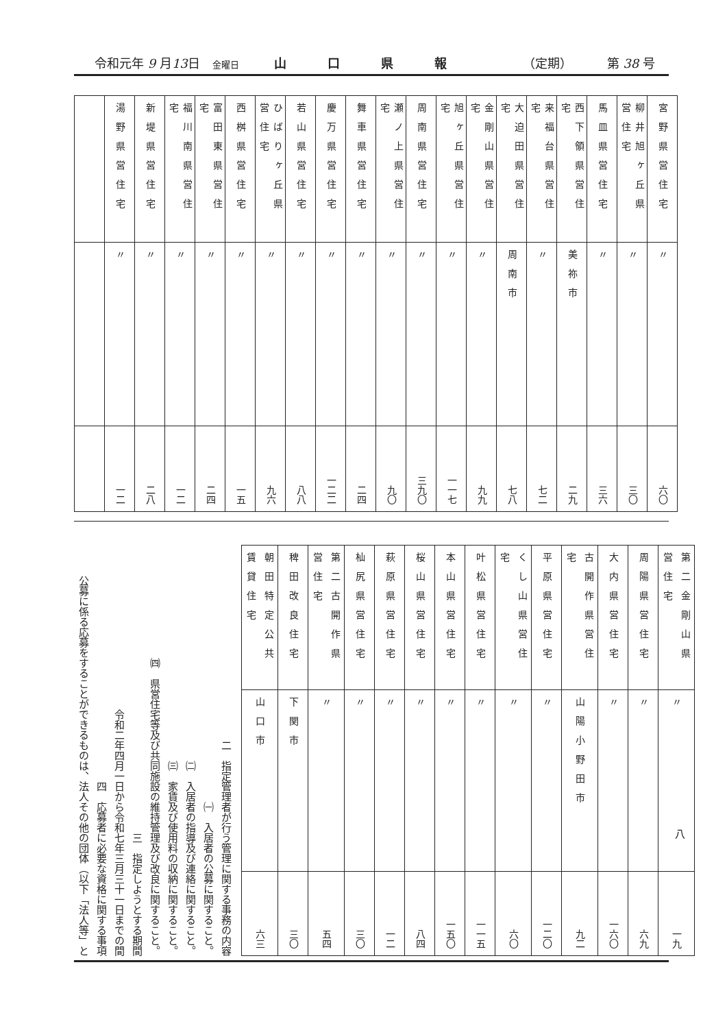令和元年 9 月13日　金曜日 山口県報 （定期） 第 38 号
| 宮野県営住宅 | 〃 | 六〇 |
| 柳井旭ヶ丘県営住宅 | 〃 | 三〇 |
| 馬皿県営住宅 | 〃 | 三六 |
| 西下領県営住宅 | 美祢市 | 二九 |
| 来福台県営住宅 | 〃 | 七二 |
| 大迫田県営住宅 | 周南市 | 七八 |
| 金剛山県営住宅 | 〃 | 九九 |
| 旭ヶ丘県営住宅 | 〃 | 一一七 |
| 周南県営住宅 | 〃 | 三九〇 |
| 瀬ノ上県営住宅 | 〃 | 九〇 |
| 舞車県営住宅 | 〃 | 二四 |
| 慶万県営住宅 | 〃 | 一二二 |
| 若山県営住宅 | 〃 | 八八 |
| ひばりヶ丘県営住宅 | 〃 | 九六 |
| 西桝県営住宅 | 〃 | 一五 |
| 富田東県営住宅 | 〃 | 二四 |
| 福川南県営住宅 | 〃 | 一二 |
| 新堤県営住宅 | 〃 | 二八 |
| 湯野県営住宅 | 〃 | 一二 |
| 第二金剛山県営住宅 | 〃 | 一九 |
| 周陽県営住宅 | 〃 | 六九 |
| 大内県営住宅 | 〃 | 一六〇 |
| 古開作県営住宅 | 山陽小野田市 | 九二 |
| 平原県営住宅 | 〃 | 一二〇 |
| くし山県営住宅 | 〃 | 六〇 |
| 叶松県営住宅 | 〃 | 一一五 |
| 本山県営住宅 | 〃 | 一五〇 |
| 桜山県営住宅 | 〃 | 八四 |
| 萩原県営住宅 | 〃 | 一二 |
| 杣尻県営住宅 | 〃 | 三〇 |
| 第二古開作県営住宅 | 〃 | 五四 |
| 稗田改良住宅 | 下関市 | 三〇 |
| 朝田特定公共賃貸住宅 | 山口市 | 六三 |
二　指定管理者が行う管理に関する事務の内容
　㈠　入居者の公募に関すること。
　㈡　入居者の指導及び連絡に関すること。
　㈢　家賃及び使用料の収納に関すること。
　㈣　県営住宅等及び共同施設の維持管理及び改良に関すること。
三　指定しようとする期間
　令和二年四月一日から令和七年三月三十一日までの間
四　応募者に必要な資格に関する事項
　公募に係る応募をすることができるものは、法人その他の団体（以下「法人等」と
八